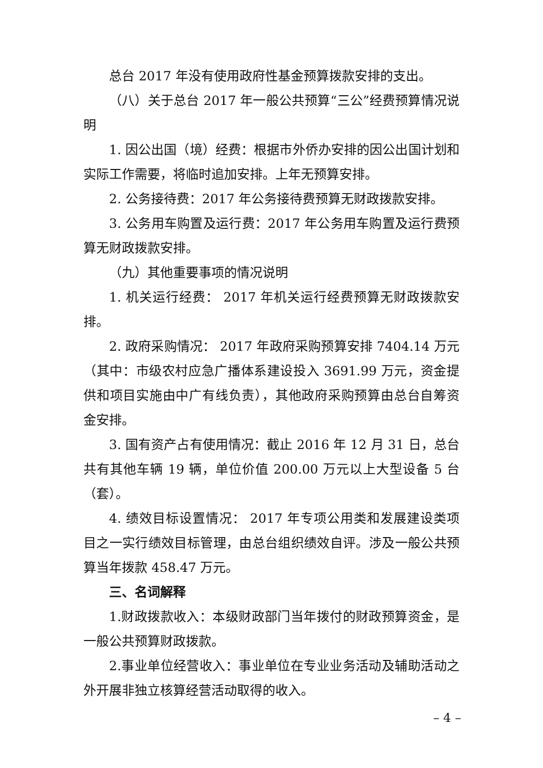总台 2017 年没有使用政府性基金预算拨款安排的支出。
（八）关于总台 2017 年一般公共预算“三公”经费预算情况说明
1. 因公出国（境）经费：根据市外侨办安排的因公出国计划和实际工作需要，将临时追加安排。上年无预算安排。
2. 公务接待费：2017 年公务接待费预算无财政拨款安排。
3. 公务用车购置及运行费：2017 年公务用车购置及运行费预算无财政拨款安排。
（九）其他重要事项的情况说明
1. 机关运行经费： 2017 年机关运行经费预算无财政拨款安排。
2. 政府采购情况： 2017 年政府采购预算安排 7404.14 万元（其中：市级农村应急广播体系建设投入 3691.99 万元，资金提供和项目实施由中广有线负责），其他政府采购预算由总台自筹资金安排。
3. 国有资产占有使用情况：截止 2016 年 12 月 31 日，总台共有其他车辆 19 辆，单位价值 200.00 万元以上大型设备 5 台（套）。
4. 绩效目标设置情况： 2017 年专项公用类和发展建设类项目之一实行绩效目标管理，由总台组织绩效自评。涉及一般公共预算当年拨款 458.47 万元。
三、名词解释
1.财政拨款收入：本级财政部门当年拨付的财政预算资金，是一般公共预算财政拨款。
2.事业单位经营收入：事业单位在专业业务活动及辅助活动之外开展非独立核算经营活动取得的收入。
– 4 –